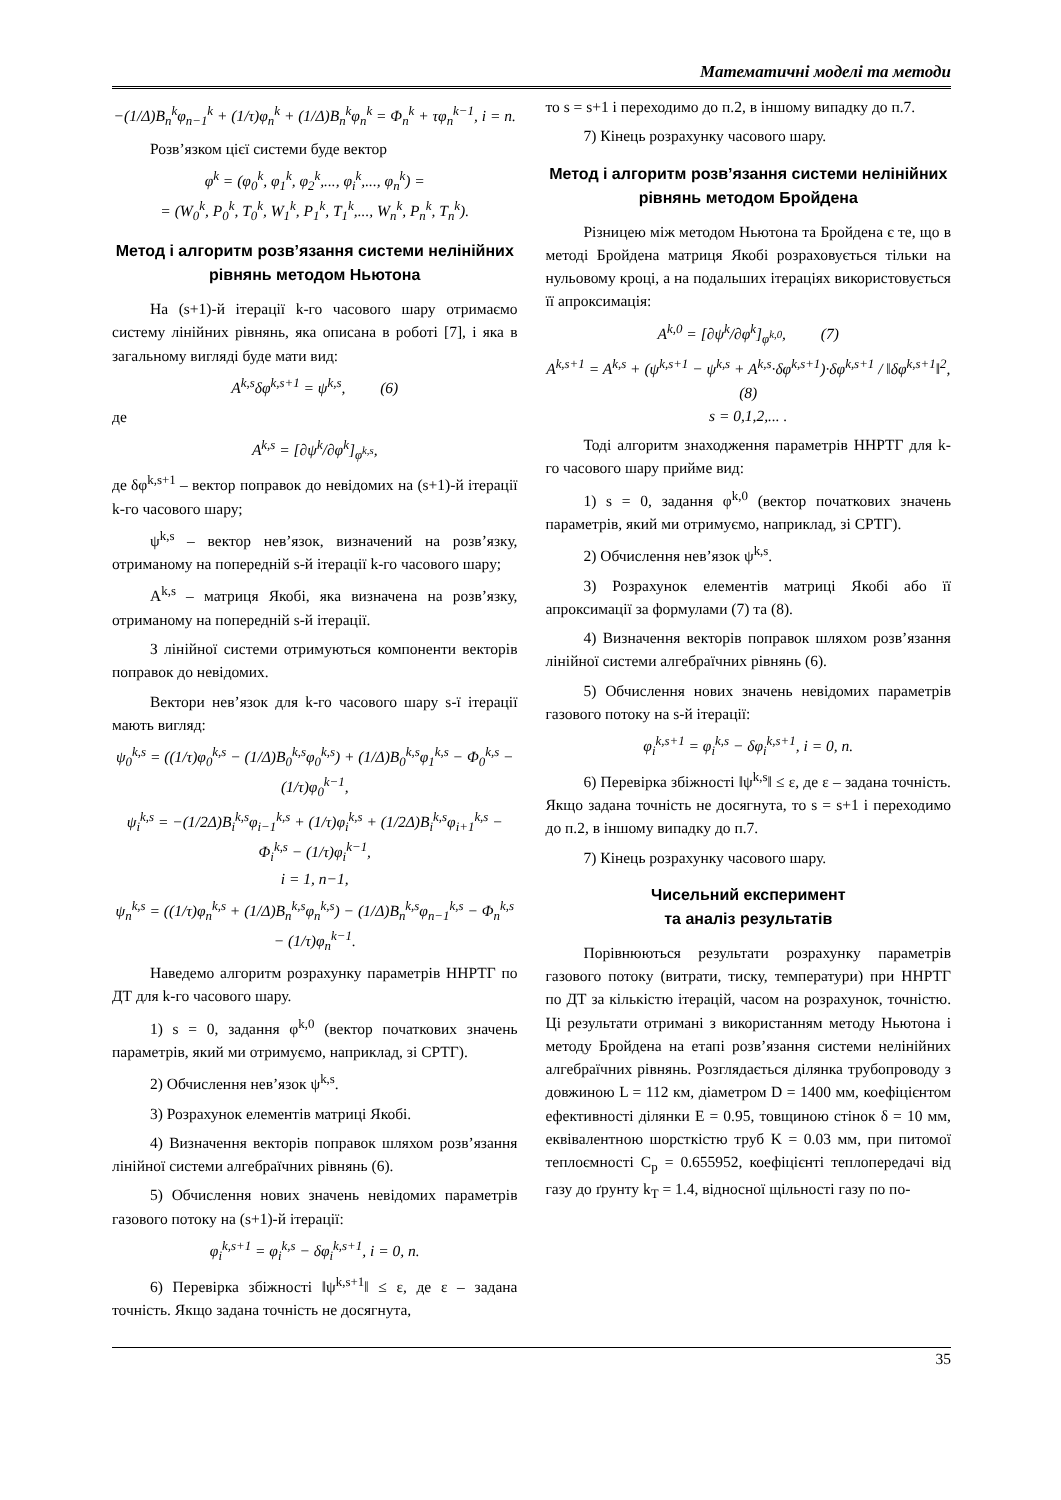Математичні моделі та методи
−(1/Δ)B<sub>n</sub><sup>k</sup>φ<sub>n−1</sub><sup>k</sup> + (1/τ)φ<sub>n</sub><sup>k</sup> + (1/Δ)B<sub>n</sub><sup>k</sup>φ<sub>n</sub><sup>k</sup> = Φ<sub>n</sub><sup>k</sup> + τφ<sub>n</sub><sup>k−1</sup>, i = n.
Розв’язком цієї системи буде вектор
φ<sup>k</sup> = (φ<sub>0</sub><sup>k</sup>, φ<sub>1</sub><sup>k</sup>, φ<sub>2</sub><sup>k</sup>,..., φ<sub>i</sub><sup>k</sup>,..., φ<sub>n</sub><sup>k</sup>) =
= (W<sub>0</sub><sup>k</sup>, P<sub>0</sub><sup>k</sup>, T<sub>0</sub><sup>k</sup>, W<sub>1</sub><sup>k</sup>, P<sub>1</sub><sup>k</sup>, T<sub>1</sub><sup>k</sup>,..., W<sub>n</sub><sup>k</sup>, P<sub>n</sub><sup>k</sup>, T<sub>n</sub><sup>k</sup>).
Метод і алгоритм розв’язання системи нелінійних рівнянь методом Ньютона
На (s+1)-й ітерації k-го часового шару отримаємо систему лінійних рівнянь, яка описана в роботі [7], і яка в загальному вигляді буде мати вид:
A<sup>k,s</sup>δφ<sup>k,s+1</sup> = ψ<sup>k,s</sup>, (6)
де
A<sup>k,s</sup> = [∂ψ<sup>k</sup>/∂φ<sup>k</sup>]<sub>φ<sup>k,s</sup></sub>,
де δφ<sup>k,s+1</sup> – вектор поправок до невідомих на (s+1)-й ітерації k-го часового шару;
ψ<sup>k,s</sup> – вектор нев’язок, визначений на розв’язку, отриманому на попередній s-й ітерації k-го часового шару;
A<sup>k,s</sup> – матриця Якобі, яка визначена на розв’язку, отриманому на попередній s-й ітерації.
З лінійної системи отримуються компоненти векторів поправок до невідомих.
Вектори нев’язок для k-го часового шару s-ї ітерації мають вигляд:
ψ<sub>0</sub><sup>k,s</sup> = ((1/τ)φ<sub>0</sub><sup>k,s</sup> − (1/Δ)B<sub>0</sub><sup>k,s</sup>φ<sub>0</sub><sup>k,s</sup>) + (1/Δ)B<sub>0</sub><sup>k,s</sup>φ<sub>1</sub><sup>k,s</sup> − Φ<sub>0</sub><sup>k,s</sup> − (1/τ)φ<sub>0</sub><sup>k−1</sup>,
ψ<sub>i</sub><sup>k,s</sup> = −(1/2Δ)B<sub>i</sub><sup>k,s</sup>φ<sub>i−1</sub><sup>k,s</sup> + (1/τ)φ<sub>i</sub><sup>k,s</sup> + (1/2Δ)B<sub>i</sub><sup>k,s</sup>φ<sub>i+1</sub><sup>k,s</sup> − Φ<sub>i</sub><sup>k,s</sup> − (1/τ)φ<sub>i</sub><sup>k−1</sup>,
i = 1, n−1,
ψ<sub>n</sub><sup>k,s</sup> = ((1/τ)φ<sub>n</sub><sup>k,s</sup> + (1/Δ)B<sub>n</sub><sup>k,s</sup>φ<sub>n</sub><sup>k,s</sup>) − (1/Δ)B<sub>n</sub><sup>k,s</sup>φ<sub>n−1</sub><sup>k,s</sup> − Φ<sub>n</sub><sup>k,s</sup> − (1/τ)φ<sub>n</sub><sup>k−1</sup>.
Наведемо алгоритм розрахунку параметрів ННРТГ по ДТ для k-го часового шару.
1) s = 0, задання φ<sup>k,0</sup> (вектор початкових значень параметрів, який ми отримуємо, наприклад, зі СРТГ).
2) Обчислення нев’язок ψ<sup>k,s</sup>.
3) Розрахунок елементів матриці Якобі.
4) Визначення векторів поправок шляхом розв’язання лінійної системи алгебраїчних рівнянь (6).
5) Обчислення нових значень невідомих параметрів газового потоку на (s+1)-й ітерації:
φ<sub>i</sub><sup>k,s+1</sup> = φ<sub>i</sub><sup>k,s</sup> − δφ<sub>i</sub><sup>k,s+1</sup>, i = 0, n.
6) Перевірка збіжності ‖ψ<sup>k,s+1</sup>‖ ≤ ε, де ε – задана точність. Якщо задана точність не досягнута,
то s = s+1 і переходимо до п.2, в іншому випадку до п.7.
7) Кінець розрахунку часового шару.
Метод і алгоритм розв’язання системи нелінійних рівнянь методом Бройдена
Різницею між методом Ньютона та Бройдена є те, що в методі Бройдена матриця Якобі розраховується тільки на нульовому кроці, а на подальших ітераціях використовується її апроксимація:
A<sup>k,0</sup> = [∂ψ<sup>k</sup>/∂φ<sup>k</sup>]<sub>φ<sup>k,0</sup></sub>, (7)
A<sup>k,s+1</sup> = A<sup>k,s</sup> + (ψ<sup>k,s+1</sup> − ψ<sup>k,s</sup> + A<sup>k,s</sup>·δφ<sup>k,s+1</sup>)·δφ<sup>k,s+1</sup> / ‖δφ<sup>k,s+1</sup>‖<sup>2</sup>, (8)
s = 0,1,2,... .
Тоді алгоритм знаходження параметрів ННРТГ для k-го часового шару прийме вид:
1) s = 0, задання φ<sup>k,0</sup> (вектор початкових значень параметрів, який ми отримуємо, наприклад, зі СРТГ).
2) Обчислення нев’язок ψ<sup>k,s</sup>.
3) Розрахунок елементів матриці Якобі або її апроксимації за формулами (7) та (8).
4) Визначення векторів поправок шляхом розв’язання лінійної системи алгебраїчних рівнянь (6).
5) Обчислення нових значень невідомих параметрів газового потоку на s-й ітерації:
φ<sub>i</sub><sup>k,s+1</sup> = φ<sub>i</sub><sup>k,s</sup> − δφ<sub>i</sub><sup>k,s+1</sup>, i = 0, n.
6) Перевірка збіжності ‖ψ<sup>k,s</sup>‖ ≤ ε, де ε – задана точність. Якщо задана точність не досягнута, то s = s+1 і переходимо до п.2, в іншому випадку до п.7.
7) Кінець розрахунку часового шару.
Чисельний експеримент
та аналіз результатів
Порівнюються результати розрахунку параметрів газового потоку (витрати, тиску, температури) при ННРТГ по ДТ за кількістю ітерацій, часом на розрахунок, точністю. Ці результати отримані з використанням методу Ньютона і методу Бройдена на етапі розв’язання системи нелінійних алгебраїчних рівнянь. Розглядається ділянка трубопроводу з довжиною L = 112 км, діаметром D = 1400 мм, коефіцієнтом ефективності ділянки E = 0.95, товщиною стінок δ = 10 мм, еквівалентною шорсткістю труб K = 0.03 мм, при питомої теплоємності C<sub>p</sub> = 0.655952, коефіцієнті теплопередачі від газу до ґрунту k<sub>T</sub> = 1.4, відносної щільності газу по по-
35